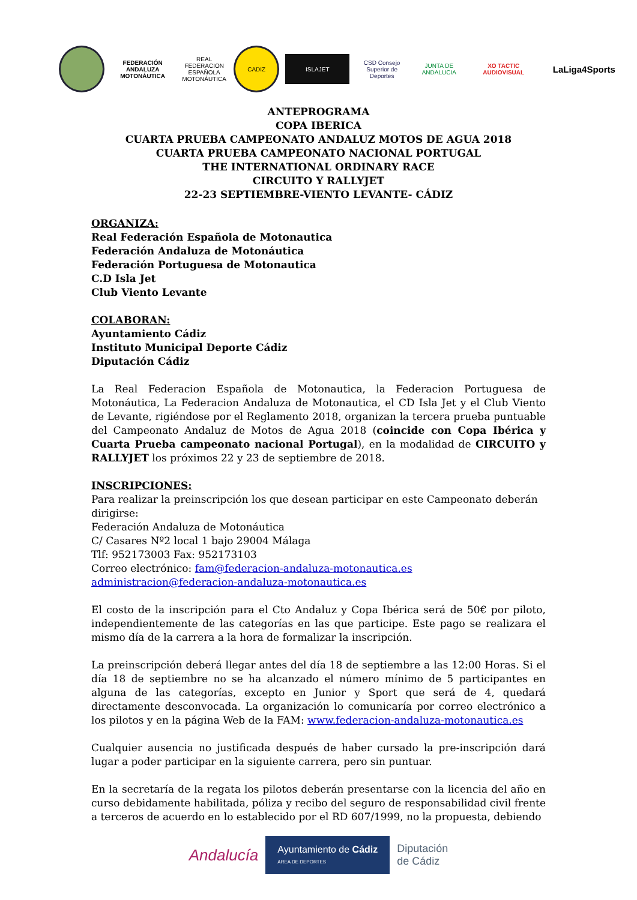FEDERACIÓN ANDALUZA MOTONÁUTICA
REAL FEDERACION ESPAÑOLA MOTONÁUTICA
CADIZ
ISLAJET
CSD Consejo Superior de Deportes
JUNTA DE ANDALUCIA
XO TACTIC AUDIOVISUAL
LaLiga4Sports
ANTEPROGRAMA
COPA IBERICA
CUARTA PRUEBA CAMPEONATO ANDALUZ MOTOS DE AGUA 2018
CUARTA PRUEBA CAMPEONATO NACIONAL PORTUGAL
THE INTERNATIONAL ORDINARY RACE
CIRCUITO Y RALLYJET
22-23 SEPTIEMBRE-VIENTO LEVANTE- CÁDIZ
ORGANIZA:
Real Federación Española de Motonautica
Federación Andaluza de Motonáutica
Federación Portuguesa de Motonautica
C.D Isla Jet
Club Viento Levante
COLABORAN:
Ayuntamiento Cádiz
Instituto Municipal Deporte Cádiz
Diputación Cádiz
La Real Federacion Española de Motonautica, la Federacion Portuguesa de Motonáutica, La Federacion Andaluza de Motonautica, el CD Isla Jet y el Club Viento de Levante, rigiéndose por el Reglamento 2018, organizan la tercera prueba puntuable del Campeonato Andaluz de Motos de Agua 2018 (coincide con Copa Ibérica y Cuarta Prueba campeonato nacional Portugal), en la modalidad de CIRCUITO y RALLYJET los próximos 22 y 23 de septiembre de 2018.
INSCRIPCIONES:
Para realizar la preinscripción los que desean participar en este Campeonato deberán dirigirse:
Federación Andaluza de Motonáutica
C/ Casares Nº2 local 1 bajo 29004 Málaga
Tlf: 952173003 Fax: 952173103
Correo electrónico: fam@federacion-andaluza-motonautica.es administracion@federacion-andaluza-motonautica.es
El costo de la inscripción para el Cto Andaluz y Copa Ibérica será de 50€ por piloto, independientemente de las categorías en las que participe. Este pago se realizara el mismo día de la carrera a la hora de formalizar la inscripción.
La preinscripción deberá llegar antes del día 18 de septiembre a las 12:00 Horas. Si el día 18 de septiembre no se ha alcanzado el número mínimo de 5 participantes en alguna de las categorías, excepto en Junior y Sport que será de 4, quedará directamente desconvocada. La organización lo comunicaría por correo electrónico a los pilotos y en la página Web de la FAM: www.federacion-andaluza-motonautica.es
Cualquier ausencia no justificada después de haber cursado la pre-inscripción dará lugar a poder participar en la siguiente carrera, pero sin puntuar.
En la secretaría de la regata los pilotos deberán presentarse con la licencia del año en curso debidamente habilitada, póliza y recibo del seguro de responsabilidad civil frente a terceros de acuerdo en lo establecido por el RD 607/1999, no la propuesta, debiendo
Andalucía
Ayuntamiento de Cádiz
AREA DE DEPORTES
Diputación
de Cádiz